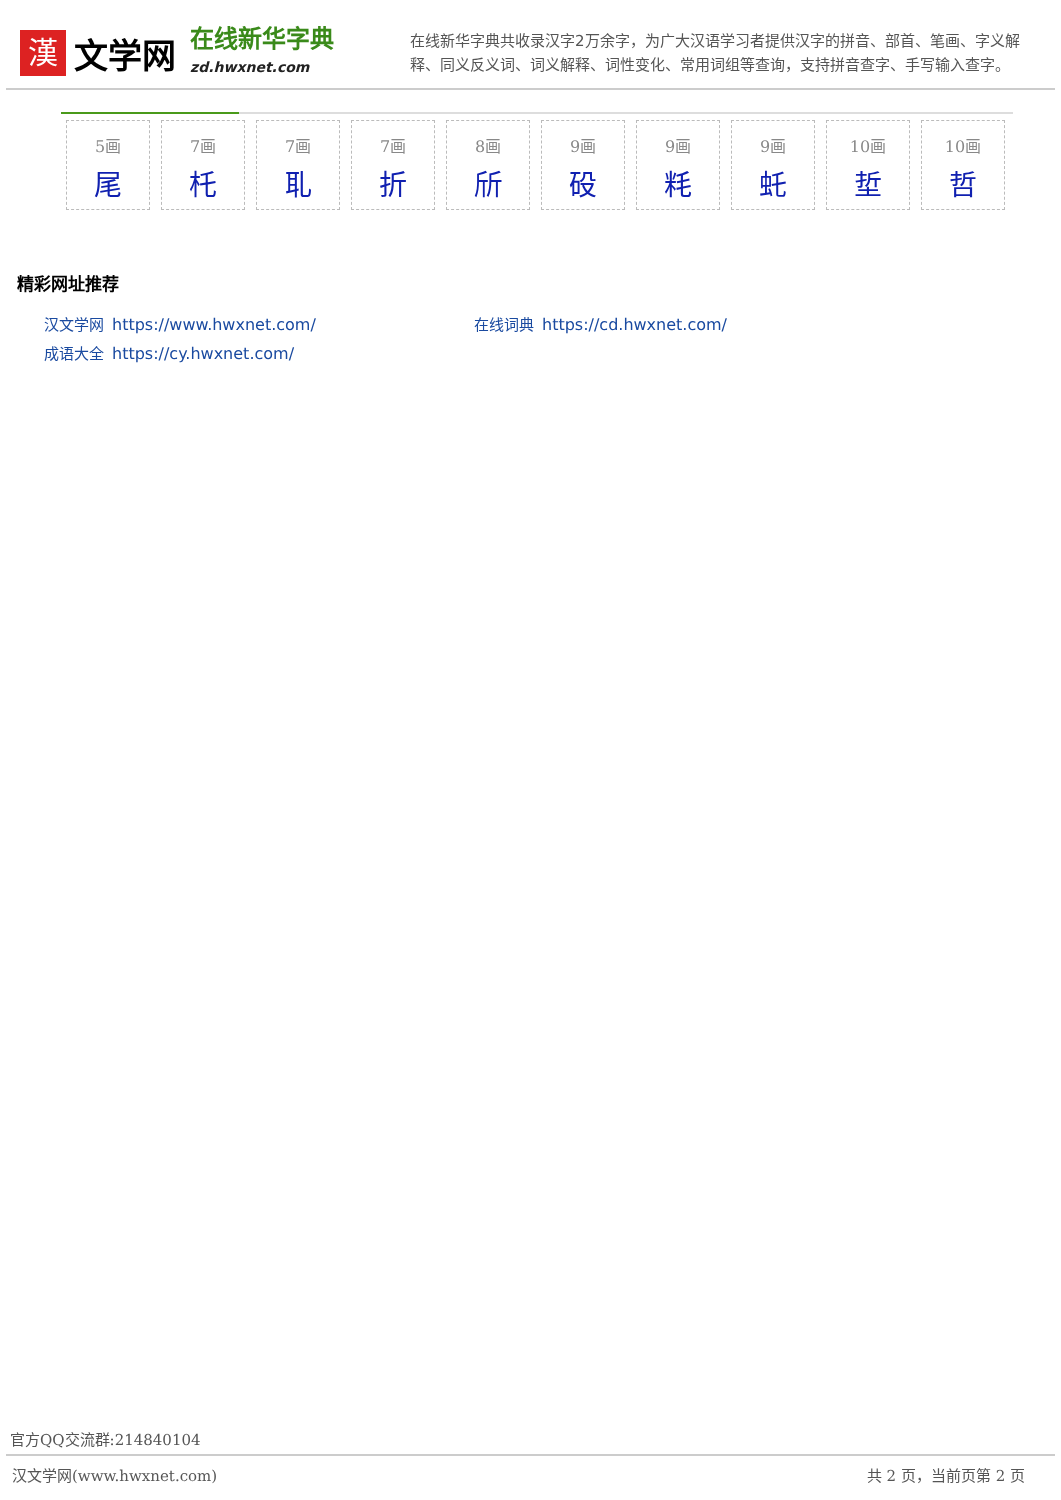漢
文学网
在线新华字典
zd.hwxnet.com
在线新华字典共收录汉字2万余字，为广大汉语学习者提供汉字的拼音、部首、笔画、字义解释、同义反义词、词义解释、词性变化、常用词组等查询，支持拼音查字、手写输入查字。
5画
尾
7画
杔
7画
耴
7画
折
8画
斦
9画
砓
9画
粍
9画
虴
10画
埑
10画
哲
精彩网址推荐
汉文学网 https://www.hwxnet.com/
在线词典 https://cd.hwxnet.com/
成语大全 https://cy.hwxnet.com/
官方QQ交流群:214840104
汉文学网(www.hwxnet.com) 共 2 页，当前页第 2 页